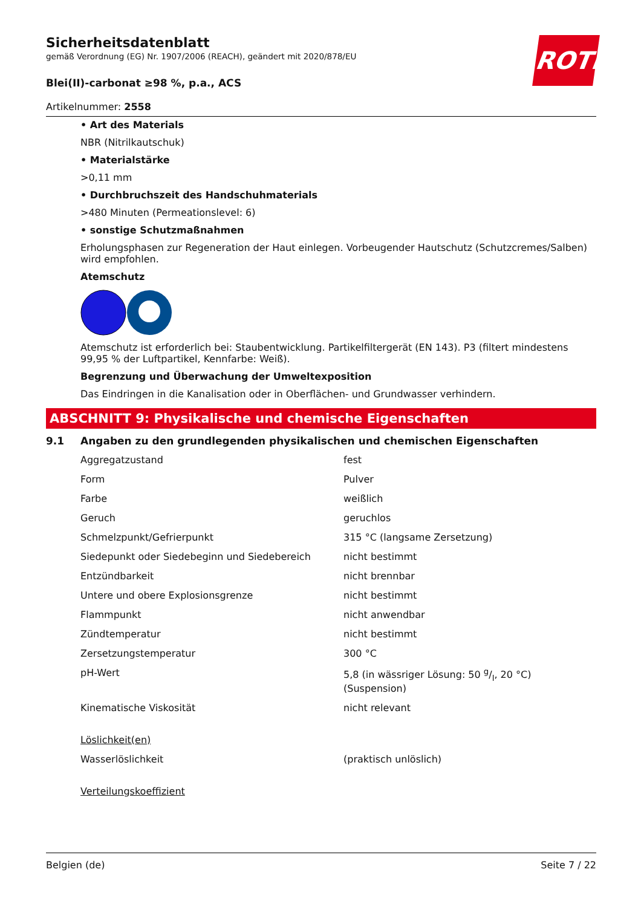ROTH
Sicherheitsdatenblatt
gemäß Verordnung (EG) Nr. 1907/2006 (REACH), geändert mit 2020/878/EU
Blei(II)-carbonat ≥98 %, p.a., ACS
Artikelnummer: 2558
• Art des Materials
NBR (Nitrilkautschuk)
• Materialstärke
>0,11 mm
• Durchbruchszeit des Handschuhmaterials
>480 Minuten (Permeationslevel: 6)
• sonstige Schutzmaßnahmen
Erholungsphasen zur Regeneration der Haut einlegen. Vorbeugender Hautschutz (Schutzcremes/Salben) wird empfohlen.
Atemschutz
Atemschutz ist erforderlich bei: Staubentwicklung. Partikelfiltergerät (EN 143). P3 (filtert mindestens 99,95 % der Luftpartikel, Kennfarbe: Weiß).
Begrenzung und Überwachung der Umweltexposition
Das Eindringen in die Kanalisation oder in Oberflächen- und Grundwasser verhindern.
ABSCHNITT 9: Physikalische und chemische Eigenschaften
9.1 Angaben zu den grundlegenden physikalischen und chemischen Eigenschaften
| Aggregatzustand | fest |
| Form | Pulver |
| Farbe | weißlich |
| Geruch | geruchlos |
| Schmelzpunkt/Gefrierpunkt | 315 °C (langsame Zersetzung) |
| Siedepunkt oder Siedebeginn und Siedebereich | nicht bestimmt |
| Entzündbarkeit | nicht brennbar |
| Untere und obere Explosionsgrenze | nicht bestimmt |
| Flammpunkt | nicht anwendbar |
| Zündtemperatur | nicht bestimmt |
| Zersetzungstemperatur | 300 °C |
| pH-Wert | 5,8 (in wässriger Lösung: 50 g/l, 20 °C) (Suspension) |
| Kinematische Viskosität | nicht relevant |
| Löslichkeit(en) | |
| Wasserlöslichkeit | (praktisch unlöslich) |
| Verteilungskoeffizient | |
Belgien (de) Seite 7 / 22